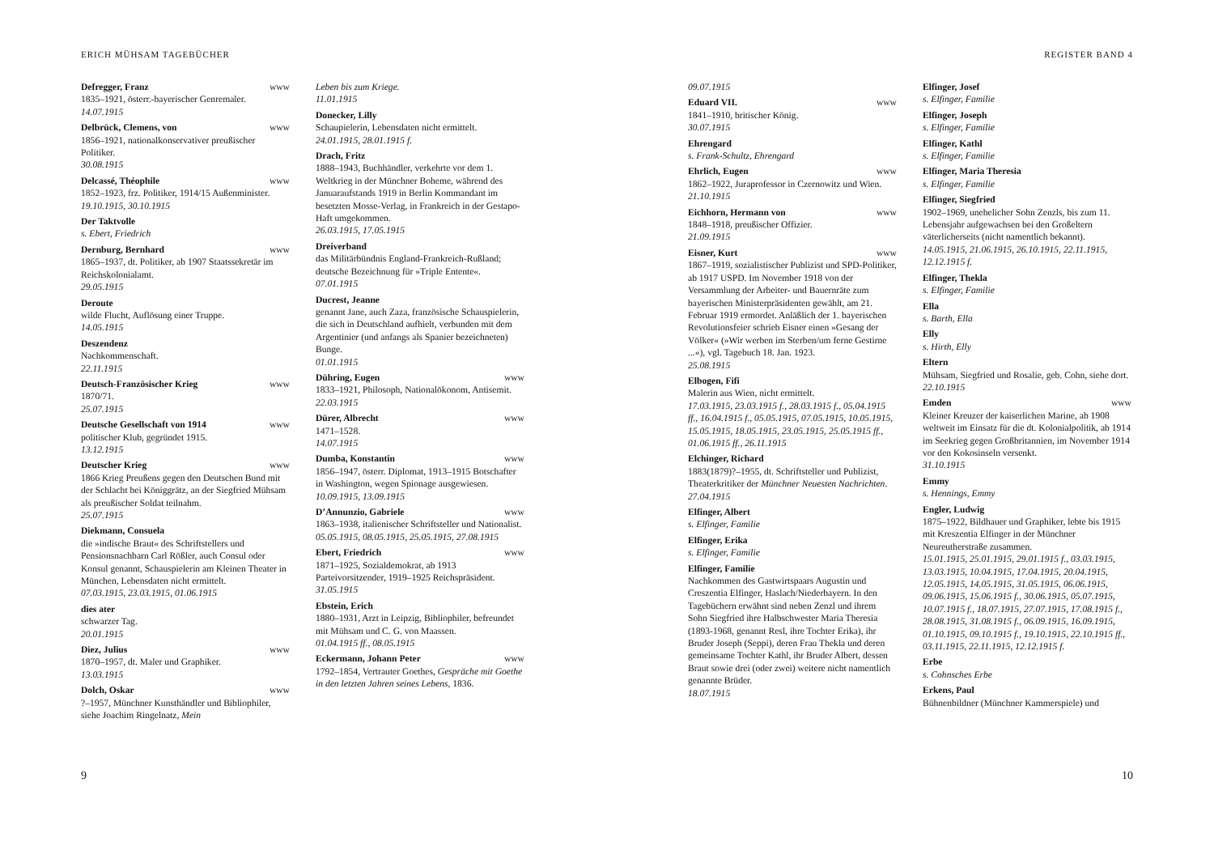ERICH MÜHSAM TAGEBÜCHER
Defregger, Franz www
1835–1921, österr.-bayerischer Genremaler.
14.07.1915
Delbrück, Clemens, von www
1856–1921, nationalkonservativer preußischer Politiker.
30.08.1915
Delcassé, Théophile www
1852–1923, frz. Politiker, 1914/15 Außenminister.
19.10.1915, 30.10.1915
Der Taktvolle
s. Ebert, Friedrich
Dernburg, Bernhard www
1865–1937, dt. Politiker, ab 1907 Staatssekretär im Reichskolonialamt.
29.05.1915
Deroute
wilde Flucht, Auflösung einer Truppe.
14.05.1915
Deszendenz
Nachkommenschaft.
22.11.1915
Deutsch-Französischer Krieg www
1870/71.
25.07.1915
Deutsche Gesellschaft von 1914 www
politischer Klub, gegründet 1915.
13.12.1915
Deutscher Krieg www
1866 Krieg Preußens gegen den Deutschen Bund mit der Schlacht bei Königgrätz, an der Siegfried Mühsam als preußischer Soldat teilnahm.
25.07.1915
Diekmann, Consuela
die »indische Braut« des Schriftstellers und Pensionsnachbarn Carl Rößler, auch Consul oder Konsul genannt, Schauspielerin am Kleinen Theater in München, Lebensdaten nicht ermittelt.
07.03.1915, 23.03.1915, 01.06.1915
dies ater
schwarzer Tag.
20.01.1915
Diez, Julius www
1870–1957, dt. Maler und Graphiker.
13.03.1915
Dolch, Oskar www
?–1957, Münchner Kunsthändler und Bibliophiler, siehe Joachim Ringelnatz, Mein
Leben bis zum Kriege.
11.01.1915
Donecker, Lilly
Schaupielerin, Lebensdaten nicht ermittelt.
24.01.1915, 28.01.1915 f.
Drach, Fritz
1888–1943, Buchhändler, verkehrte vor dem 1. Weltkrieg in der Münchner Boheme, während des Januaraufstands 1919 in Berlin Kommandant im besetzten Mosse-Verlag, in Frankreich in der Gestapo-Haft umgekommen.
26.03.1915, 17.05.1915
Dreiverband
das Militärbündnis England-Frankreich-Rußland; deutsche Bezeichnung für »Triple Entente«.
07.01.1915
Ducrest, Jeanne
genannt Jane, auch Zaza, französische Schauspielerin, die sich in Deutschland aufhielt, verbunden mit dem Argentinier (und anfangs als Spanier bezeichneten) Bunge.
01.01.1915
Dühring, Eugen www
1833–1921, Philosoph, Nationalökonom, Antisemit.
22.03.1915
Dürer, Albrecht www
1471–1528.
14.07.1915
Dumba, Konstantin www
1856–1947, österr. Diplomat, 1913–1915 Botschafter in Washington, wegen Spionage ausgewiesen.
10.09.1915, 13.09.1915
D’Annunzio, Gabriele www
1863–1938, italienischer Schriftsteller und Nationalist.
05.05.1915, 08.05.1915, 25.05.1915, 27.08.1915
Ebert, Friedrich www
1871–1925, Sozialdemokrat, ab 1913 Parteivorsitzender, 1919–1925 Reichspräsident.
31.05.1915
Ebstein, Erich
1880–1931, Arzt in Leipzig, Bibliophiler, befreundet mit Mühsam und C. G. von Maassen.
01.04.1915 ff., 08.05.1915
Eckermann, Johann Peter www
1792–1854, Vertrauter Goethes, Gespräche mit Goethe in den letzten Jahren seines Lebens, 1836.
9
REGISTER BAND 4
09.07.1915
Eduard VII. www
1841–1910, britischer König.
30.07.1915
Ehrengard
s. Frank-Schultz, Ehrengard
Ehrlich, Eugen www
1862–1922, Juraprofessor in Czernowitz und Wien.
21.10.1915
Eichhorn, Hermann von www
1848–1918, preußischer Offizier.
21.09.1915
Eisner, Kurt www
1867–1919, sozialistischer Publizist und SPD-Politiker, ab 1917 USPD. Im November 1918 von der Versammlung der Arbeiter- und Bauernräte zum bayerischen Ministerpräsidenten gewählt, am 21. Februar 1919 ermordet. Anläßlich der 1. bayerischen Revolutionsfeier schrieb Eisner einen »Gesang der Völker« (»Wir werben im Sterben/um ferne Gestirne ...«), vgl. Tagebuch 18. Jan. 1923.
25.08.1915
Elbogen, Fifi
Malerin aus Wien, nicht ermittelt.
17.03.1915, 23.03.1915 f., 28.03.1915 f., 05.04.1915 ff., 16.04.1915 f., 05.05.1915, 07.05.1915, 10.05.1915, 15.05.1915, 18.05.1915, 23.05.1915, 25.05.1915 ff., 01.06.1915 ff., 26.11.1915
Elchinger, Richard
1883(1879)?–1955, dt. Schriftsteller und Publizist, Theaterkritiker der Münchner Neuesten Nachrichten.
27.04.1915
Elfinger, Albert
s. Elfinger, Familie
Elfinger, Erika
s. Elfinger, Familie
Elfinger, Familie
Nachkommen des Gastwirtspaars Augustin und Creszentia Elfinger, Haslach/Niederbayern. In den Tagebüchern erwähnt sind neben Zenzl und ihrem Sohn Siegfried ihre Halbschwester Maria Theresia (1893-1968, genannt Resl, ihre Tochter Erika), ihr Bruder Joseph (Seppi), deren Frau Thekla und deren gemeinsame Tochter Kathl, ihr Bruder Albert, dessen Braut sowie drei (oder zwei) weitere nicht namentlich genannte Brüder.
18.07.1915
Elfinger, Josef
s. Elfinger, Familie
Elfinger, Joseph
s. Elfinger, Familie
Elfinger, Kathl
s. Elfinger, Familie
Elfinger, Maria Theresia
s. Elfinger, Familie
Elfinger, Siegfried
1902–1969, unehelicher Sohn Zenzls, bis zum 11. Lebensjahr aufgewachsen bei den Großeltern väterlicherseits (nicht namentlich bekannt).
14.05.1915, 21.06.1915, 26.10.1915, 22.11.1915, 12.12.1915 f.
Elfinger, Thekla
s. Elfinger, Familie
Ella
s. Barth, Ella
Elly
s. Hirth, Elly
Eltern
Mühsam, Siegfried und Rosalie, geb. Cohn, siehe dort.
22.10.1915
Emden www
Kleiner Kreuzer der kaiserlichen Marine, ab 1908 weltweit im Einsatz für die dt. Kolonialpolitik, ab 1914 im Seekrieg gegen Großbritannien, im November 1914 vor den Kokosinseln versenkt.
31.10.1915
Emmy
s. Hennings, Emmy
Engler, Ludwig
1875–1922, Bildhauer und Graphiker, lebte bis 1915 mit Kreszentia Elfinger in der Münchner Neureutherstraße zusammen.
15.01.1915, 25.01.1915, 29.01.1915 f., 03.03.1915, 13.03.1915, 10.04.1915, 17.04.1915, 20.04.1915, 12.05.1915, 14.05.1915, 31.05.1915, 06.06.1915, 09.06.1915, 15.06.1915 f., 30.06.1915, 05.07.1915, 10.07.1915 f., 18.07.1915, 27.07.1915, 17.08.1915 f., 28.08.1915, 31.08.1915 f., 06.09.1915, 16.09.1915, 01.10.1915, 09.10.1915 f., 19.10.1915, 22.10.1915 ff., 03.11.1915, 22.11.1915, 12.12.1915 f.
Erbe
s. Cohnsches Erbe
Erkens, Paul
Bühnenbildner (Münchner Kammerspiele) und
10